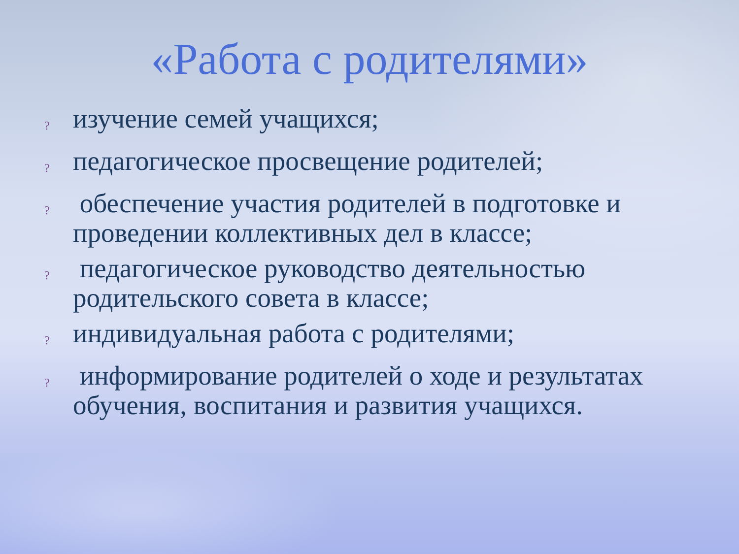«Работа с родителями»
? изучение семей учащихся;
? педагогическое просвещение родителей;
? обеспечение участия родителей в подготовке и проведении коллективных дел в классе;
? педагогическое руководство деятельностью родительского совета в классе;
? индивидуальная работа с родителями;
? информирование родителей о ходе и результатах обучения, воспитания и развития учащихся.